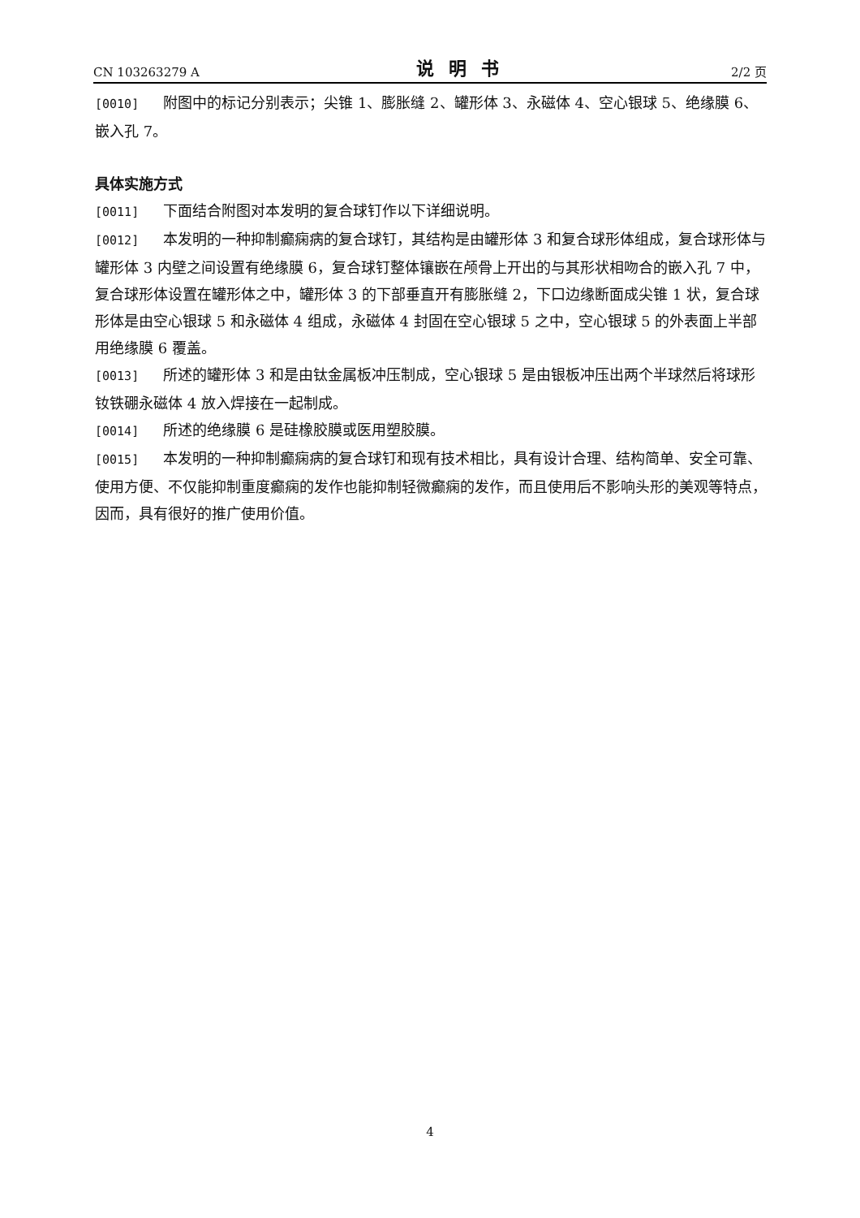CN 103263279 A 说明书 2/2 页
[0010] 附图中的标记分别表示；尖锥 1、膨胀缝 2、罐形体 3、永磁体 4、空心银球 5、绝缘膜 6、嵌入孔 7。
具体实施方式
[0011] 下面结合附图对本发明的复合球钉作以下详细说明。
[0012] 本发明的一种抑制癫痫病的复合球钉，其结构是由罐形体 3 和复合球形体组成，复合球形体与罐形体 3 内壁之间设置有绝缘膜 6，复合球钉整体镶嵌在颅骨上开出的与其形状相吻合的嵌入孔 7 中，复合球形体设置在罐形体之中，罐形体 3 的下部垂直开有膨胀缝 2，下口边缘断面成尖锥 1 状，复合球形体是由空心银球 5 和永磁体 4 组成，永磁体 4 封固在空心银球 5 之中，空心银球 5 的外表面上半部用绝缘膜 6 覆盖。
[0013] 所述的罐形体 3 和是由钛金属板冲压制成，空心银球 5 是由银板冲压出两个半球然后将球形钕铁硼永磁体 4 放入焊接在一起制成。
[0014] 所述的绝缘膜 6 是硅橡胶膜或医用塑胶膜。
[0015] 本发明的一种抑制癫痫病的复合球钉和现有技术相比，具有设计合理、结构简单、安全可靠、使用方便、不仅能抑制重度癫痫的发作也能抑制轻微癫痫的发作，而且使用后不影响头形的美观等特点，因而，具有很好的推广使用价值。
4